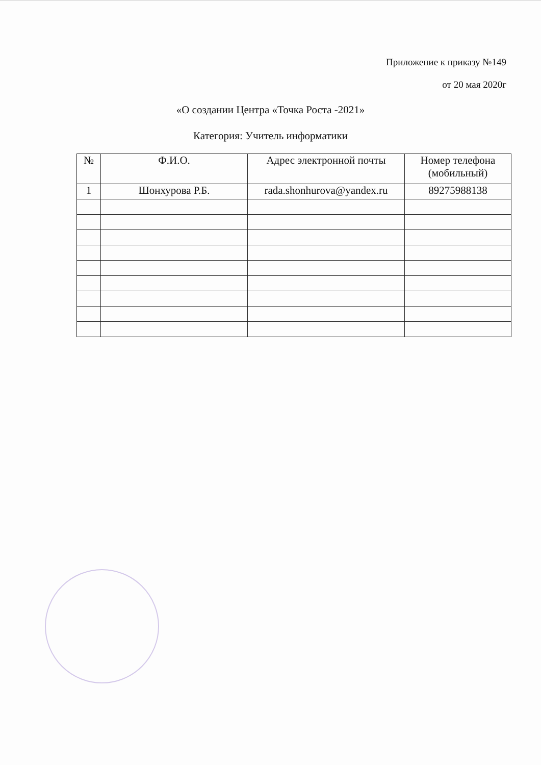Приложение к приказу №149
от 20 мая 2020г
«О создании Центра «Точка Роста -2021»
Категория: Учитель информатики
| № | Ф.И.О. | Адрес электронной почты | Номер телефона (мобильный) |
| --- | --- | --- | --- |
| 1 | Шонхурова Р.Б. | rada.shonhurova@yandex.ru | 89275988138 |